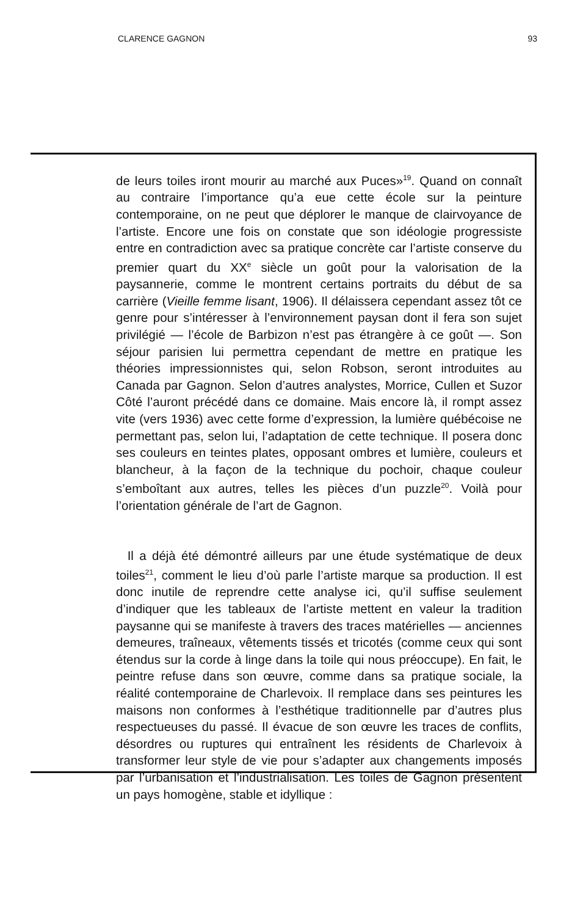CLARENCE GAGNON 93
de leurs toiles iront mourir au marché aux Puces»<sup>19</sup>. Quand on connaît au contraire l’importance qu’a eue cette école sur la peinture contemporaine, on ne peut que déplorer le manque de clairvoyance de l’artiste. Encore une fois on constate que son idéologie progressiste entre en contradiction avec sa pratique concrète car l’artiste conserve du premier quart du XX<sup>e</sup> siècle un goût pour la valorisation de la paysannerie, comme le montrent certains portraits du début de sa carrière (Vieille femme lisant, 1906). Il délaissera cependant assez tôt ce genre pour s’intéresser à l’environnement paysan dont il fera son sujet privilégié — l’école de Barbizon n’est pas étrangère à ce goût —. Son séjour parisien lui permettra cependant de mettre en pratique les théories impressionnistes qui, selon Robson, seront introduites au Canada par Gagnon. Selon d’autres analystes, Morrice, Cullen et Suzor Côté l’auront précédé dans ce domaine. Mais encore là, il rompt assez vite (vers 1936) avec cette forme d’expression, la lumière québécoise ne permettant pas, selon lui, l’adaptation de cette technique. Il posera donc ses couleurs en teintes plates, opposant ombres et lumière, couleurs et blancheur, à la façon de la technique du pochoir, chaque couleur s’emboîtant aux autres, telles les pièces d’un puzzle<sup>20</sup>. Voilà pour l’orientation générale de l’art de Gagnon.
Il a déjà été démontré ailleurs par une étude systématique de deux toiles<sup>21</sup>, comment le lieu d’où parle l’artiste marque sa production. Il est donc inutile de reprendre cette analyse ici, qu’il suffise seulement d’indiquer que les tableaux de l’artiste mettent en valeur la tradition paysanne qui se manifeste à travers des traces matérielles — anciennes demeures, traîneaux, vêtements tissés et tricotés (comme ceux qui sont étendus sur la corde à linge dans la toile qui nous préoccupe). En fait, le peintre refuse dans son œuvre, comme dans sa pratique sociale, la réalité contemporaine de Charlevoix. Il remplace dans ses peintures les maisons non conformes à l’esthétique traditionnelle par d’autres plus respectueuses du passé. Il évacue de son œuvre les traces de conflits, désordres ou ruptures qui entraînent les résidents de Charlevoix à transformer leur style de vie pour s’adapter aux changements imposés par l’urbanisation et l’industrialisation. Les toiles de Gagnon présentent un pays homogène, stable et idyllique :